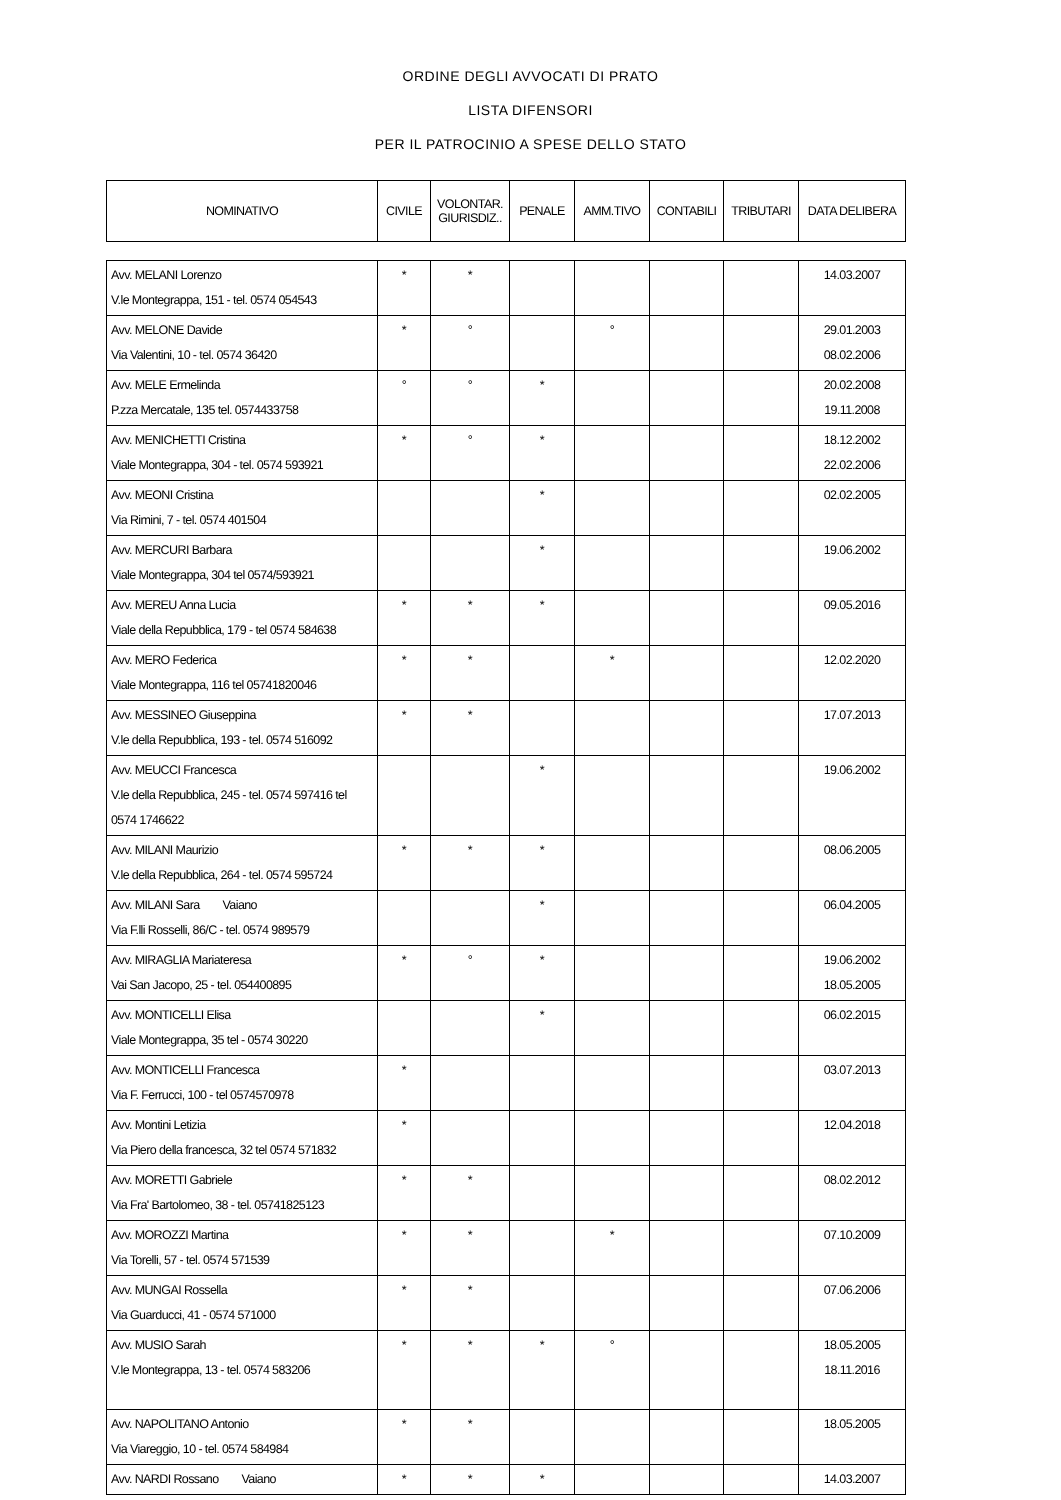ORDINE DEGLI AVVOCATI DI PRATO
LISTA DIFENSORI
PER IL PATROCINIO A SPESE DELLO STATO
| NOMINATIVO | CIVILE | VOLONTAR. GIURISDIZ.. | PENALE | AMM.TIVO | CONTABILI | TRIBUTARI | DATA DELIBERA |
| --- | --- | --- | --- | --- | --- | --- | --- |
| Avv. MELANI Lorenzo V.le Montegrappa, 151 - tel. 0574 054543 | * | * | | | | | 14.03.2007 |
| Avv. MELONE Davide Via Valentini, 10 - tel. 0574 36420 | * | ° | | ° | | | 29.01.2003 08.02.2006 |
| Avv. MELE Ermelinda P.zza Mercatale, 135 tel. 0574433758 | ° | ° | * | | | | 20.02.2008 19.11.2008 |
| Avv. MENICHETTI Cristina Viale Montegrappa, 304 - tel. 0574 593921 | * | ° | * | | | | 18.12.2002 22.02.2006 |
| Avv. MEONI Cristina Via Rimini, 7 - tel. 0574 401504 | | | * | | | | 02.02.2005 |
| Avv. MERCURI Barbara Viale Montegrappa, 304 tel 0574/593921 | | | * | | | | 19.06.2002 |
| Avv. MEREU Anna Lucia Viale della Repubblica, 179 - tel 0574 584638 | * | * | * | | | | 09.05.2016 |
| Avv. MERO Federica Viale Montegrappa, 116 tel 05741820046 | * | * | | * | | | 12.02.2020 |
| Avv. MESSINEO Giuseppina V.le della Repubblica, 193 - tel. 0574 516092 | * | * | | | | | 17.07.2013 |
| Avv. MEUCCI Francesca V.le della Repubblica, 245 - tel. 0574 597416 tel 0574 1746622 | | | * | | | | 19.06.2002 |
| Avv. MILANI Maurizio V.le della Repubblica, 264 - tel. 0574 595724 | * | * | * | | | | 08.06.2005 |
| Avv. MILANI Sara Vaiano Via F.lli Rosselli, 86/C - tel. 0574 989579 | | | * | | | | 06.04.2005 |
| Avv. MIRAGLIA Mariateresa Vai San Jacopo, 25 - tel. 054400895 | * | ° | * | | | | 19.06.2002 18.05.2005 |
| Avv. MONTICELLI Elisa Viale Montegrappa, 35 tel - 0574 30220 | | | * | | | | 06.02.2015 |
| Avv. MONTICELLI Francesca Via F. Ferrucci, 100 - tel 0574570978 | * | | | | | | 03.07.2013 |
| Avv. Montini Letizia Via Piero della francesca, 32 tel 0574 571832 | * | | | | | | 12.04.2018 |
| Avv. MORETTI Gabriele Via Fra' Bartolomeo, 38 - tel. 05741825123 | * | * | | | | | 08.02.2012 |
| Avv. MOROZZI Martina Via Torelli, 57 - tel. 0574 571539 | * | * | | * | | | 07.10.2009 |
| Avv. MUNGAI Rossella Via Guarducci, 41 - 0574 571000 | * | * | | | | | 07.06.2006 |
| Avv. MUSIO Sarah V.le Montegrappa, 13 - tel. 0574 583206 | * | * | * | ° | | | 18.05.2005 18.11.2016 |
| Avv. NAPOLITANO Antonio Via Viareggio, 10 - tel. 0574 584984 | * | * | | | | | 18.05.2005 |
| Avv. NARDI Rossano Vaiano | * | * | * | | | | 14.03.2007 |